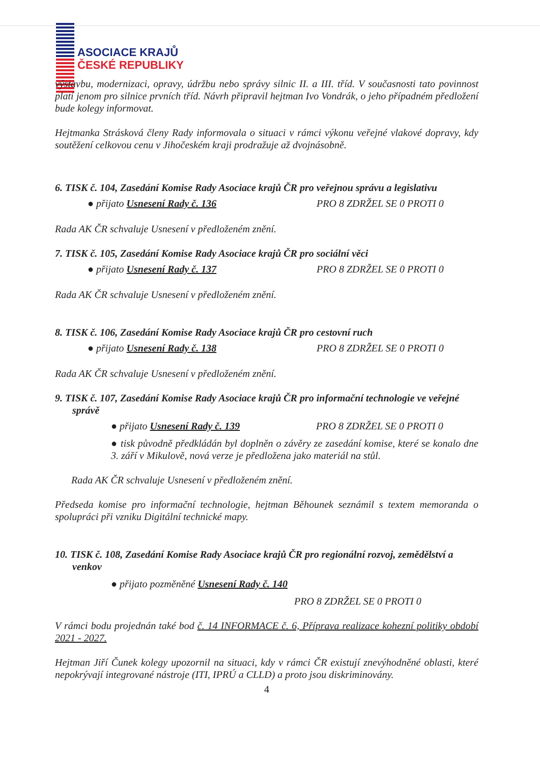ASOCIACE KRAJŮ
ČESKÉ REPUBLIKY
výstavbu, modernizaci, opravy, údržbu nebo správy silnic II. a III. tříd. V současnosti tato povinnost platí jenom pro silnice prvních tříd. Návrh připravil hejtman Ivo Vondrák, o jeho případném předložení bude kolegy informovat.
Hejtmanka Strásková členy Rady informovala o situaci v rámci výkonu veřejné vlakové dopravy, kdy soutěžení celkovou cenu v Jihočeském kraji prodražuje až dvojnásobně.
6. TISK č. 104, Zasedání Komise Rady Asociace krajů ČR pro veřejnou správu a legislativu
● přijato Usnesení Rady č. 136 PRO 8 ZDRŽEL SE 0 PROTI 0
Rada AK ČR schvaluje Usnesení v předloženém znění.
7. TISK č. 105, Zasedání Komise Rady Asociace krajů ČR pro sociální věci
● přijato Usnesení Rady č. 137 PRO 8 ZDRŽEL SE 0 PROTI 0
Rada AK ČR schvaluje Usnesení v předloženém znění.
8. TISK č. 106, Zasedání Komise Rady Asociace krajů ČR pro cestovní ruch
● přijato Usnesení Rady č. 138 PRO 8 ZDRŽEL SE 0 PROTI 0
Rada AK ČR schvaluje Usnesení v předloženém znění.
9. TISK č. 107, Zasedání Komise Rady Asociace krajů ČR pro informační technologie ve veřejné správě
● přijato Usnesení Rady č. 139 PRO 8 ZDRŽEL SE 0 PROTI 0
● tisk původně předkládán byl doplněn o závěry ze zasedání komise, které se konalo dne 3. září v Mikulově, nová verze je předložena jako materiál na stůl.
Rada AK ČR schvaluje Usnesení v předloženém znění.
Předseda komise pro informační technologie, hejtman Běhounek seznámil s textem memoranda o spolupráci při vzniku Digitální technické mapy.
10. TISK č. 108, Zasedání Komise Rady Asociace krajů ČR pro regionální rozvoj, zemědělství a venkov
● přijato pozměněné Usnesení Rady č. 140
PRO 8 ZDRŽEL SE 0 PROTI 0
V rámci bodu projednán také bod č. 14 INFORMACE č. 6, Příprava realizace kohezní politiky období 2021 - 2027.
Hejtman Jiří Čunek kolegy upozornil na situaci, kdy v rámci ČR existují znevýhodněné oblasti, které nepokrývají integrované nástroje (ITI, IPRÚ a CLLD) a proto jsou diskriminovány.
4